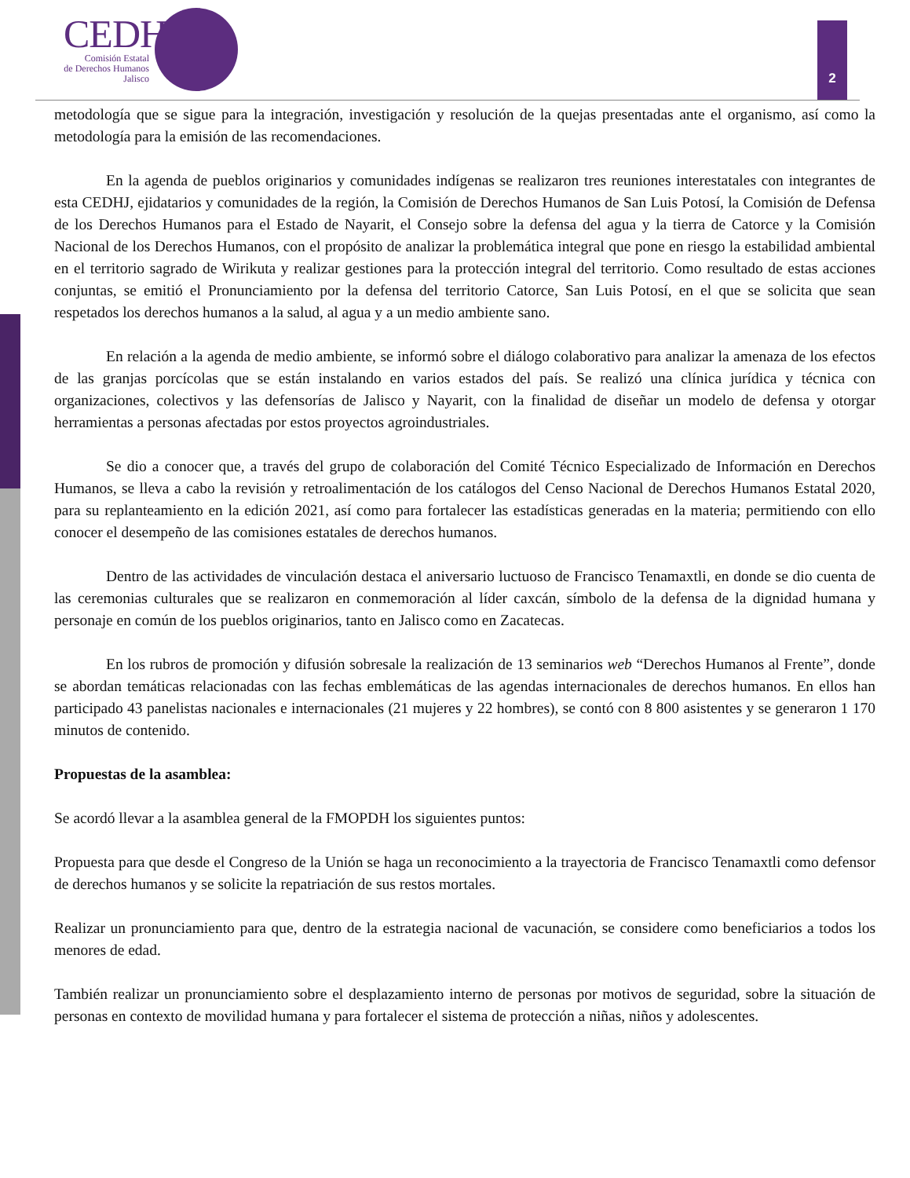CEDHJ
Comisión Estatal
de Derechos Humanos
Jalisco
2
metodología que se sigue para la integración, investigación y resolución de la quejas presentadas ante el organismo, así como la metodología para la emisión de las recomendaciones.
En la agenda de pueblos originarios y comunidades indígenas se realizaron tres reuniones interestatales con integrantes de esta CEDHJ, ejidatarios y comunidades de la región, la Comisión de Derechos Humanos de San Luis Potosí, la Comisión de Defensa de los Derechos Humanos para el Estado de Nayarit, el Consejo sobre la defensa del agua y la tierra de Catorce y la Comisión Nacional de los Derechos Humanos, con el propósito de analizar la problemática integral que pone en riesgo la estabilidad ambiental en el territorio sagrado de Wirikuta y realizar gestiones para la protección integral del territorio. Como resultado de estas acciones conjuntas, se emitió el Pronunciamiento por la defensa del territorio Catorce, San Luis Potosí, en el que se solicita que sean respetados los derechos humanos a la salud, al agua y a un medio ambiente sano.
En relación a la agenda de medio ambiente, se informó sobre el diálogo colaborativo para analizar la amenaza de los efectos de las granjas porcícolas que se están instalando en varios estados del país. Se realizó una clínica jurídica y técnica con organizaciones, colectivos y las defensorías de Jalisco y Nayarit, con la finalidad de diseñar un modelo de defensa y otorgar herramientas a personas afectadas por estos proyectos agroindustriales.
Se dio a conocer que, a través del grupo de colaboración del Comité Técnico Especializado de Información en Derechos Humanos, se lleva a cabo la revisión y retroalimentación de los catálogos del Censo Nacional de Derechos Humanos Estatal 2020, para su replanteamiento en la edición 2021, así como para fortalecer las estadísticas generadas en la materia; permitiendo con ello conocer el desempeño de las comisiones estatales de derechos humanos.
Dentro de las actividades de vinculación destaca el aniversario luctuoso de Francisco Tenamaxtli, en donde se dio cuenta de las ceremonias culturales que se realizaron en conmemoración al líder caxcán, símbolo de la defensa de la dignidad humana y personaje en común de los pueblos originarios, tanto en Jalisco como en Zacatecas.
En los rubros de promoción y difusión sobresale la realización de 13 seminarios web “Derechos Humanos al Frente”, donde se abordan temáticas relacionadas con las fechas emblemáticas de las agendas internacionales de derechos humanos. En ellos han participado 43 panelistas nacionales e internacionales (21 mujeres y 22 hombres), se contó con 8 800 asistentes y se generaron 1 170 minutos de contenido.
Propuestas de la asamblea:
Se acordó llevar a la asamblea general de la FMOPDH los siguientes puntos:
Propuesta para que desde el Congreso de la Unión se haga un reconocimiento a la trayectoria de Francisco Tenamaxtli como defensor de derechos humanos y se solicite la repatriación de sus restos mortales.
Realizar un pronunciamiento para que, dentro de la estrategia nacional de vacunación, se considere como beneficiarios a todos los menores de edad.
También realizar un pronunciamiento sobre el desplazamiento interno de personas por motivos de seguridad, sobre la situación de personas en contexto de movilidad humana y para fortalecer el sistema de protección a niñas, niños y adolescentes.